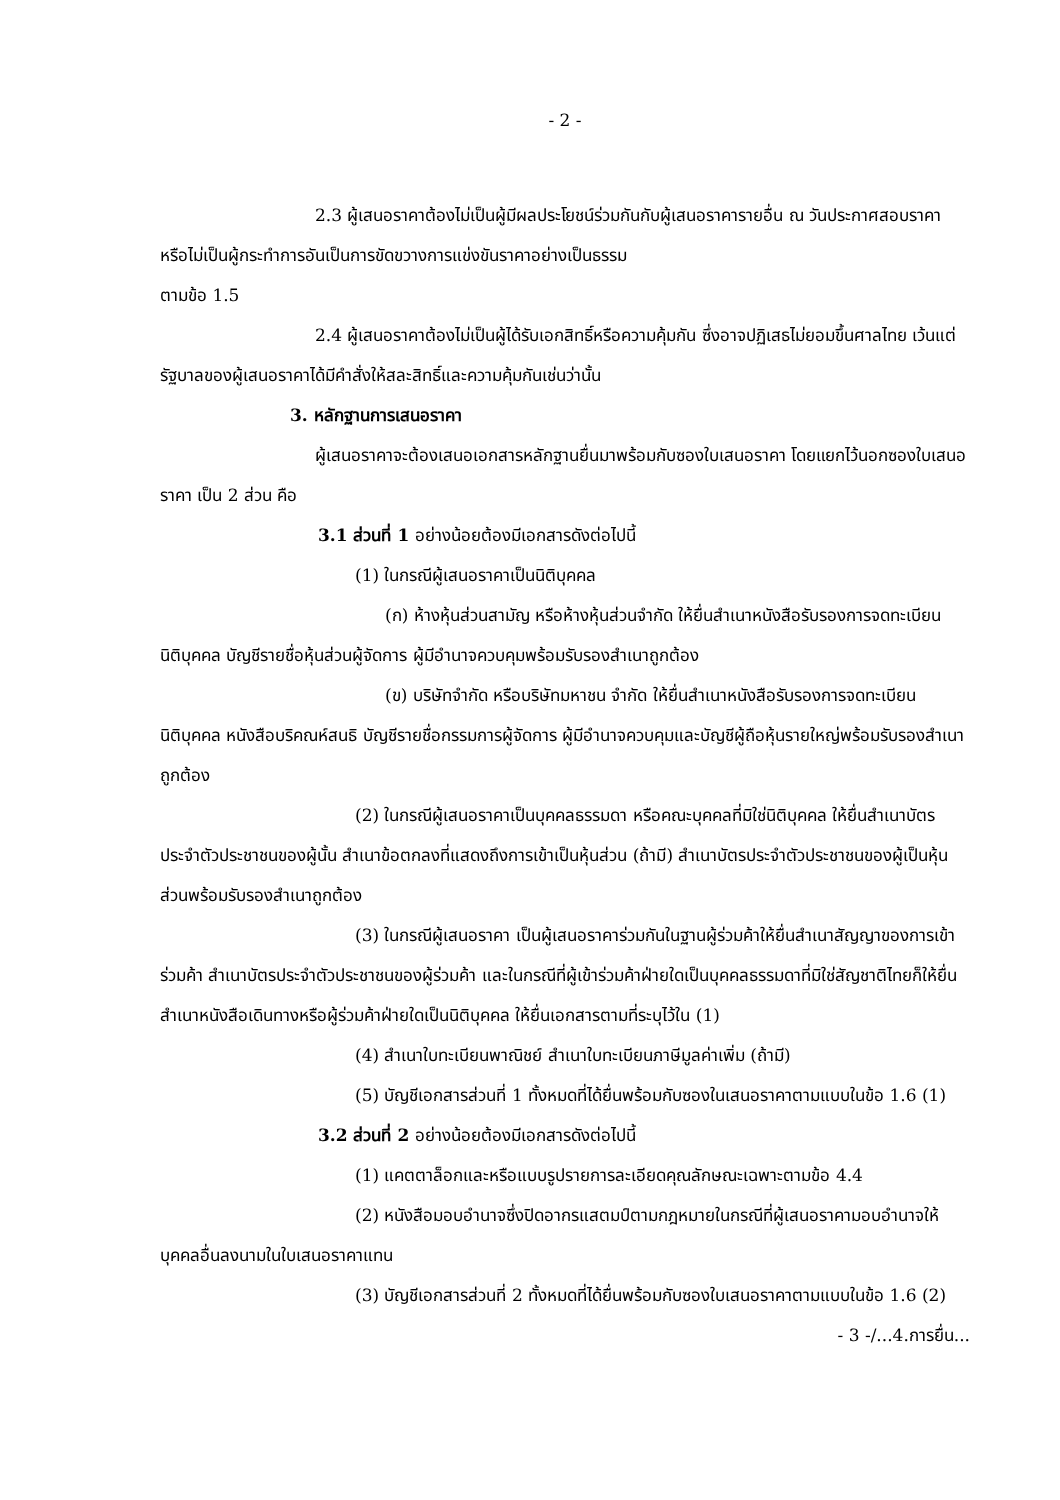- 2 -
2.3 ผู้เสนอราคาต้องไม่เป็นผู้มีผลประโยชน์ร่วมกันกับผู้เสนอราคารายอื่น ณ วันประกาศสอบราคา หรือไม่เป็นผู้กระทำการอันเป็นการขัดขวางการแข่งขันราคาอย่างเป็นธรรม
ตามข้อ 1.5
2.4 ผู้เสนอราคาต้องไม่เป็นผู้ได้รับเอกสิทธิ์หรือความคุ้มกัน ซึ่งอาจปฏิเสธไม่ยอมขึ้นศาลไทย เว้นแต่รัฐบาลของผู้เสนอราคาได้มีคำสั่งให้สละสิทธิ์และความคุ้มกันเช่นว่านั้น
3. หลักฐานการเสนอราคา
ผู้เสนอราคาจะต้องเสนอเอกสารหลักฐานยื่นมาพร้อมกับซองใบเสนอราคา โดยแยกไว้นอกซองใบเสนอราคา เป็น 2 ส่วน คือ
3.1 ส่วนที่ 1 อย่างน้อยต้องมีเอกสารดังต่อไปนี้
(1) ในกรณีผู้เสนอราคาเป็นนิติบุคคล
(ก) ห้างหุ้นส่วนสามัญ หรือห้างหุ้นส่วนจำกัด ให้ยื่นสำเนาหนังสือรับรองการจดทะเบียนนิติบุคคล บัญชีรายชื่อหุ้นส่วนผู้จัดการ ผู้มีอำนาจควบคุมพร้อมรับรองสำเนาถูกต้อง
(ข) บริษัทจำกัด หรือบริษัทมหาชน จำกัด ให้ยื่นสำเนาหนังสือรับรองการจดทะเบียนนิติบุคคล หนังสือบริคณห์สนธิ บัญชีรายชื่อกรรมการผู้จัดการ ผู้มีอำนาจควบคุมและบัญชีผู้ถือหุ้นรายใหญ่พร้อมรับรองสำเนาถูกต้อง
(2) ในกรณีผู้เสนอราคาเป็นบุคคลธรรมดา หรือคณะบุคคลที่มิใช่นิติบุคคล ให้ยื่นสำเนาบัตรประจำตัวประชาชนของผู้นั้น สำเนาข้อตกลงที่แสดงถึงการเข้าเป็นหุ้นส่วน (ถ้ามี) สำเนาบัตรประจำตัวประชาชนของผู้เป็นหุ้นส่วนพร้อมรับรองสำเนาถูกต้อง
(3) ในกรณีผู้เสนอราคา เป็นผู้เสนอราคาร่วมกันในฐานผู้ร่วมค้าให้ยื่นสำเนาสัญญาของการเข้าร่วมค้า สำเนาบัตรประจำตัวประชาชนของผู้ร่วมค้า และในกรณีที่ผู้เข้าร่วมค้าฝ่ายใดเป็นบุคคลธรรมดาที่มิใช่สัญชาติไทยก็ให้ยื่นสำเนาหนังสือเดินทางหรือผู้ร่วมค้าฝ่ายใดเป็นนิติบุคคล ให้ยื่นเอกสารตามที่ระบุไว้ใน (1)
(4) สำเนาใบทะเบียนพาณิชย์ สำเนาใบทะเบียนภาษีมูลค่าเพิ่ม (ถ้ามี)
(5) บัญชีเอกสารส่วนที่ 1 ทั้งหมดที่ได้ยื่นพร้อมกับซองในเสนอราคาตามแบบในข้อ 1.6 (1)
3.2 ส่วนที่ 2 อย่างน้อยต้องมีเอกสารดังต่อไปนี้
(1) แคตตาล็อกและหรือแบบรูปรายการละเอียดคุณลักษณะเฉพาะตามข้อ 4.4
(2) หนังสือมอบอำนาจซึ่งปิดอากรแสตมป์ตามกฎหมายในกรณีที่ผู้เสนอราคามอบอำนาจให้บุคคลอื่นลงนามในใบเสนอราคาแทน
(3) บัญชีเอกสารส่วนที่ 2 ทั้งหมดที่ได้ยื่นพร้อมกับซองใบเสนอราคาตามแบบในข้อ 1.6 (2)
- 3 -/...4.การยื่น...